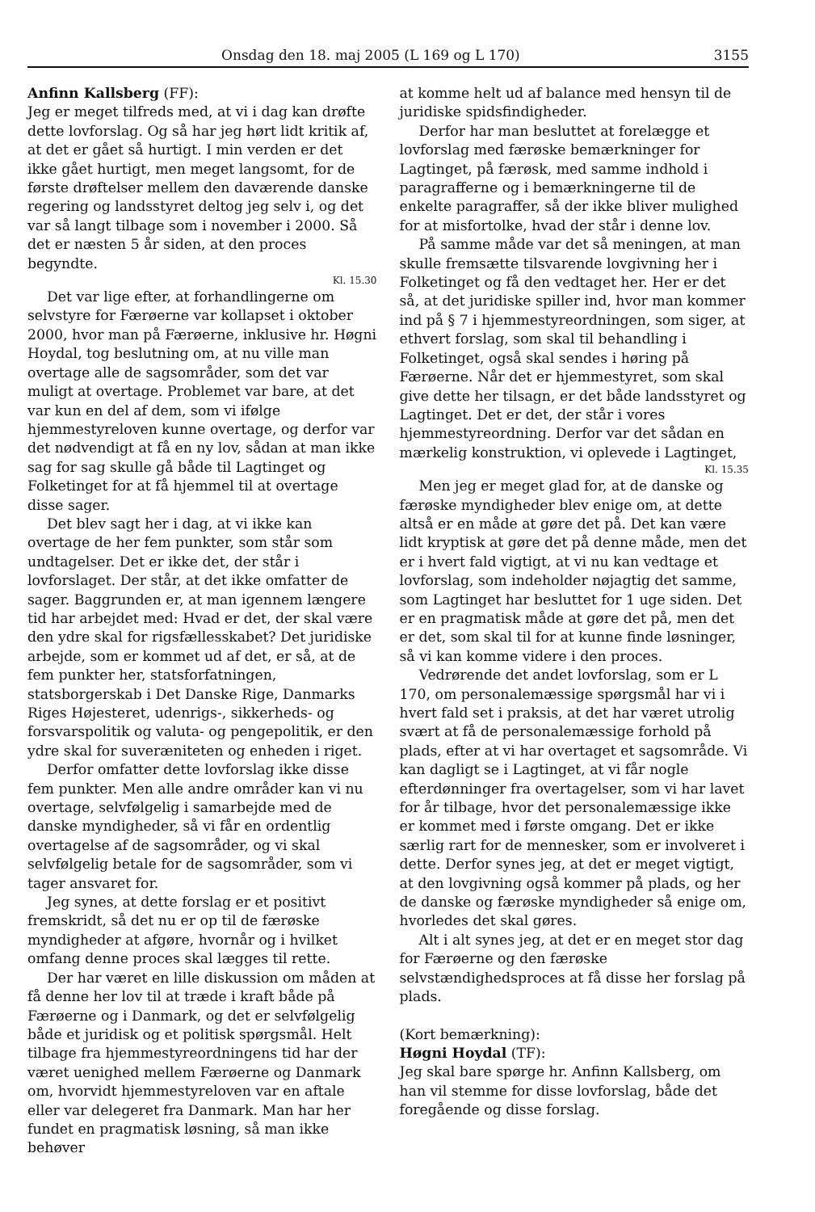Onsdag den 18. maj 2005 (L 169 og L 170) 3155
Anfinn Kallsberg (FF):
Jeg er meget tilfreds med, at vi i dag kan drøfte dette lovforslag. Og så har jeg hørt lidt kritik af, at det er gået så hurtigt. I min verden er det ikke gået hurtigt, men meget langsomt, for de første drøftelser mellem den daværende danske regering og landsstyret deltog jeg selv i, og det var så langt tilbage som i november i 2000. Så det er næsten 5 år siden, at den proces begyndte.
Kl. 15.30
Det var lige efter, at forhandlingerne om selvstyre for Færøerne var kollapset i oktober 2000, hvor man på Færøerne, inklusive hr. Høgni Hoydal, tog beslutning om, at nu ville man overtage alle de sagsområder, som det var muligt at overtage. Problemet var bare, at det var kun en del af dem, som vi ifølge hjemmestyreloven kunne overtage, og derfor var det nødvendigt at få en ny lov, sådan at man ikke sag for sag skulle gå både til Lagtinget og Folketinget for at få hjemmel til at overtage disse sager.
Det blev sagt her i dag, at vi ikke kan overtage de her fem punkter, som står som undtagelser. Det er ikke det, der står i lovforslaget. Der står, at det ikke omfatter de sager. Baggrunden er, at man igennem længere tid har arbejdet med: Hvad er det, der skal være den ydre skal for rigsfællesskabet? Det juridiske arbejde, som er kommet ud af det, er så, at de fem punkter her, statsforfatningen, statsborgerskab i Det Danske Rige, Danmarks Riges Højesteret, udenrigs-, sikkerheds- og forsvarspolitik og valuta- og pengepolitik, er den ydre skal for suveræniteten og enheden i riget.
Derfor omfatter dette lovforslag ikke disse fem punkter. Men alle andre områder kan vi nu overtage, selvfølgelig i samarbejde med de danske myndigheder, så vi får en ordentlig overtagelse af de sagsområder, og vi skal selvfølgelig betale for de sagsområder, som vi tager ansvaret for.
Jeg synes, at dette forslag er et positivt fremskridt, så det nu er op til de færøske myndigheder at afgøre, hvornår og i hvilket omfang denne proces skal lægges til rette.
Der har været en lille diskussion om måden at få denne her lov til at træde i kraft både på Færøerne og i Danmark, og det er selvfølgelig både et juridisk og et politisk spørgsmål. Helt tilbage fra hjemmestyreordningens tid har der været uenighed mellem Færøerne og Danmark om, hvorvidt hjemmestyreloven var en aftale eller var delegeret fra Danmark. Man har her fundet en pragmatisk løsning, så man ikke behøver
at komme helt ud af balance med hensyn til de juridiske spidsfindigheder.
Derfor har man besluttet at forelægge et lovforslag med færøske bemærkninger for Lagtinget, på færøsk, med samme indhold i paragrafferne og i bemærkningerne til de enkelte paragraffer, så der ikke bliver mulighed for at misfortolke, hvad der står i denne lov.
På samme måde var det så meningen, at man skulle fremsætte tilsvarende lovgivning her i Folketinget og få den vedtaget her. Her er det så, at det juridiske spiller ind, hvor man kommer ind på § 7 i hjemmestyreordningen, som siger, at ethvert forslag, som skal til behandling i Folketinget, også skal sendes i høring på Færøerne. Når det er hjemmestyret, som skal give dette her tilsagn, er det både landsstyret og Lagtinget. Det er det, der står i vores hjemmestyreordning. Derfor var det sådan en mærkelig konstruktion, vi oplevede i Lagtinget,
Kl. 15.35
Men jeg er meget glad for, at de danske og færøske myndigheder blev enige om, at dette altså er en måde at gøre det på. Det kan være lidt kryptisk at gøre det på denne måde, men det er i hvert fald vigtigt, at vi nu kan vedtage et lovforslag, som indeholder nøjagtig det samme, som Lagtinget har besluttet for 1 uge siden. Det er en pragmatisk måde at gøre det på, men det er det, som skal til for at kunne finde løsninger, så vi kan komme videre i den proces.
Vedrørende det andet lovforslag, som er L 170, om personalemæssige spørgsmål har vi i hvert fald set i praksis, at det har været utrolig svært at få de personalemæssige forhold på plads, efter at vi har overtaget et sagsområde. Vi kan dagligt se i Lagtinget, at vi får nogle efterdønninger fra overtagelser, som vi har lavet for år tilbage, hvor det personalemæssige ikke er kommet med i første omgang. Det er ikke særlig rart for de mennesker, som er involveret i dette. Derfor synes jeg, at det er meget vigtigt, at den lovgivning også kommer på plads, og her de danske og færøske myndigheder så enige om, hvorledes det skal gøres.
Alt i alt synes jeg, at det er en meget stor dag for Færøerne og den færøske selvstændighedsproces at få disse her forslag på plads.
(Kort bemærkning):
Høgni Hoydal (TF):
Jeg skal bare spørge hr. Anfinn Kallsberg, om han vil stemme for disse lovforslag, både det foregående og disse forslag.